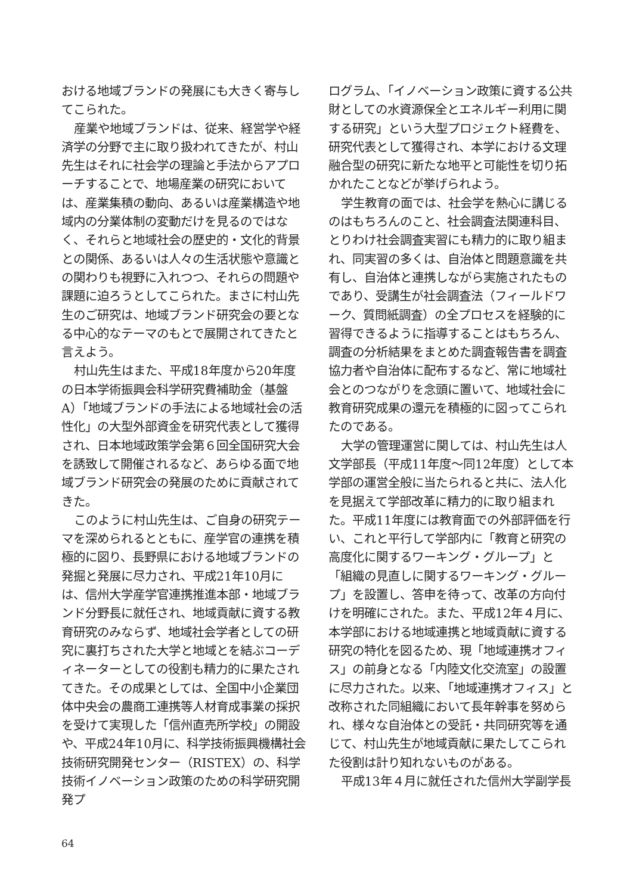おける地域ブランドの発展にも大きく寄与してこられた。
産業や地域ブランドは、従来、経営学や経済学の分野で主に取り扱われてきたが、村山先生はそれに社会学の理論と手法からアプローチすることで、地場産業の研究においては、産業集積の動向、あるいは産業構造や地域内の分業体制の変動だけを見るのではなく、それらと地域社会の歴史的・文化的背景との関係、あるいは人々の生活状態や意識との関わりも視野に入れつつ、それらの問題や課題に迫ろうとしてこられた。まさに村山先生のご研究は、地域ブランド研究会の要となる中心的なテーマのもとで展開されてきたと言えよう。
村山先生はまた、平成18年度から20年度の日本学術振興会科学研究費補助金（基盤A）「地域ブランドの手法による地域社会の活性化」の大型外部資金を研究代表として獲得され、日本地域政策学会第６回全国研究大会を誘致して開催されるなど、あらゆる面で地域ブランド研究会の発展のために貢献されてきた。
このように村山先生は、ご自身の研究テーマを深められるとともに、産学官の連携を積極的に図り、長野県における地域ブランドの発掘と発展に尽力され、平成21年10月には、信州大学産学官連携推進本部・地域ブランド分野長に就任され、地域貢献に資する教育研究のみならず、地域社会学者としての研究に裏打ちされた大学と地域とを結ぶコーディネーターとしての役割も精力的に果たされてきた。その成果としては、全国中小企業団体中央会の農商工連携等人材育成事業の採択を受けて実現した「信州直売所学校」の開設や、平成24年10月に、科学技術振興機構社会技術研究開発センター（RISTEX）の、科学技術イノベーション政策のための科学研究開発プ
ログラム、「イノベーション政策に資する公共財としての水資源保全とエネルギー利用に関する研究」という大型プロジェクト経費を、研究代表として獲得され、本学における文理融合型の研究に新たな地平と可能性を切り拓かれたことなどが挙げられよう。
学生教育の面では、社会学を熱心に講じるのはもちろんのこと、社会調査法関連科目、とりわけ社会調査実習にも精力的に取り組まれ、同実習の多くは、自治体と問題意識を共有し、自治体と連携しながら実施されたものであり、受講生が社会調査法（フィールドワーク、質問紙調査）の全プロセスを経験的に習得できるように指導することはもちろん、調査の分析結果をまとめた調査報告書を調査協力者や自治体に配布するなど、常に地域社会とのつながりを念頭に置いて、地域社会に教育研究成果の還元を積極的に図ってこられたのである。
大学の管理運営に関しては、村山先生は人文学部長（平成11年度～同12年度）として本学部の運営全般に当たられると共に、法人化を見据えて学部改革に精力的に取り組まれた。平成11年度には教育面での外部評価を行い、これと平行して学部内に「教育と研究の高度化に関するワーキング・グループ」と「組織の見直しに関するワーキング・グループ」を設置し、答申を待って、改革の方向付けを明確にされた。また、平成12年４月に、本学部における地域連携と地域貢献に資する研究の特化を図るため、現「地域連携オフィス」の前身となる「内陸文化交流室」の設置に尽力された。以来、「地域連携オフィス」と改称された同組織において長年幹事を努められ、様々な自治体との受託・共同研究等を通じて、村山先生が地域貢献に果たしてこられた役割は計り知れないものがある。
平成13年４月に就任された信州大学副学長
64